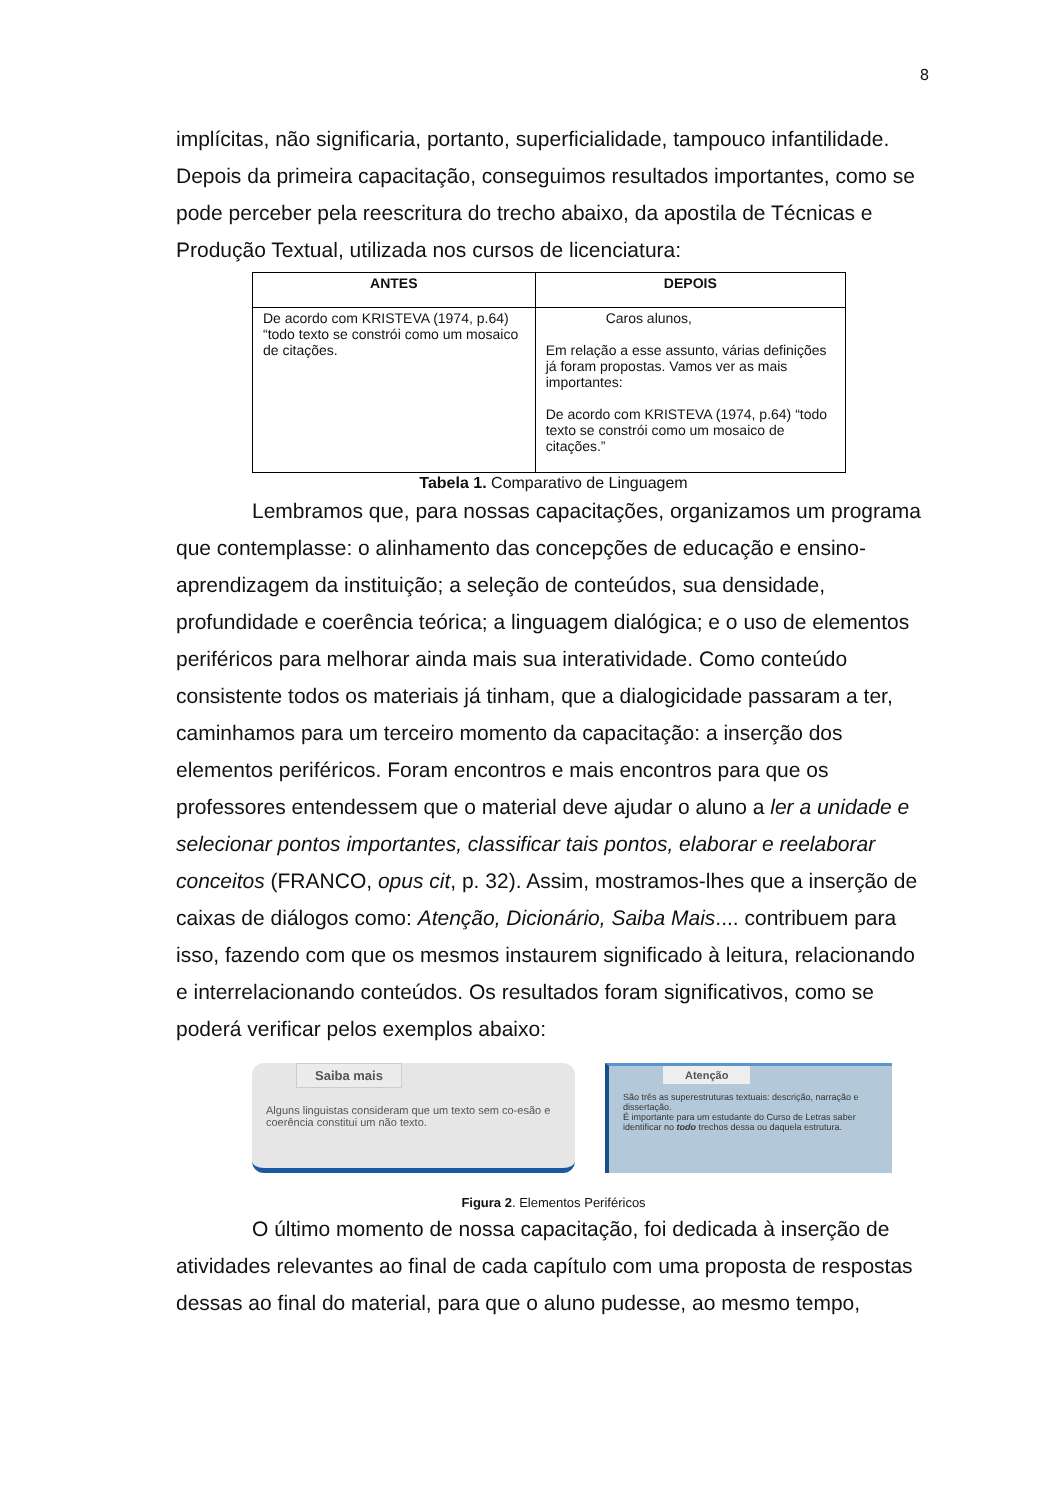8
implícitas, não significaria, portanto, superficialidade, tampouco infantilidade. Depois da primeira capacitação, conseguimos resultados importantes, como se pode perceber pela reescritura do trecho abaixo, da apostila de Técnicas e Produção Textual, utilizada nos cursos de licenciatura:
| ANTES | DEPOIS |
| --- | --- |
| De acordo com KRISTEVA (1974, p.64) “todo texto se constrói como um mosaico de citações. | Caros alunos, Em relação a esse assunto, várias definições já foram propostas. Vamos ver as mais importantes: De acordo com KRISTEVA (1974, p.64) “todo texto se constrói como um mosaico de citações.” |
Tabela 1. Comparativo de Linguagem
Lembramos que, para nossas capacitações, organizamos um programa que contemplasse: o alinhamento das concepções de educação e ensino-aprendizagem da instituição; a seleção de conteúdos, sua densidade, profundidade e coerência teórica; a linguagem dialógica; e o uso de elementos periféricos para melhorar ainda mais sua interatividade. Como conteúdo consistente todos os materiais já tinham, que a dialogicidade passaram a ter, caminhamos para um terceiro momento da capacitação: a inserção dos elementos periféricos. Foram encontros e mais encontros para que os professores entendessem que o material deve ajudar o aluno a ler a unidade e selecionar pontos importantes, classificar tais pontos, elaborar e reelaborar conceitos (FRANCO, opus cit, p. 32). Assim, mostramos-lhes que a inserção de caixas de diálogos como: Atenção, Dicionário, Saiba Mais.... contribuem para isso, fazendo com que os mesmos instaurem significado à leitura, relacionando e interrelacionando conteúdos. Os resultados foram significativos, como se poderá verificar pelos exemplos abaixo:
Saiba mais
Alguns linguistas consideram que um texto sem co-esão e coerência constitui um não texto.
Atenção
São três as superestruturas textuais: descrição, narração e dissertação.
É importante para um estudante do Curso de Letras saber identificar no todo trechos dessa ou daquela estrutura.
Figura 2. Elementos Periféricos
O último momento de nossa capacitação, foi dedicada à inserção de atividades relevantes ao final de cada capítulo com uma proposta de respostas dessas ao final do material, para que o aluno pudesse, ao mesmo tempo,